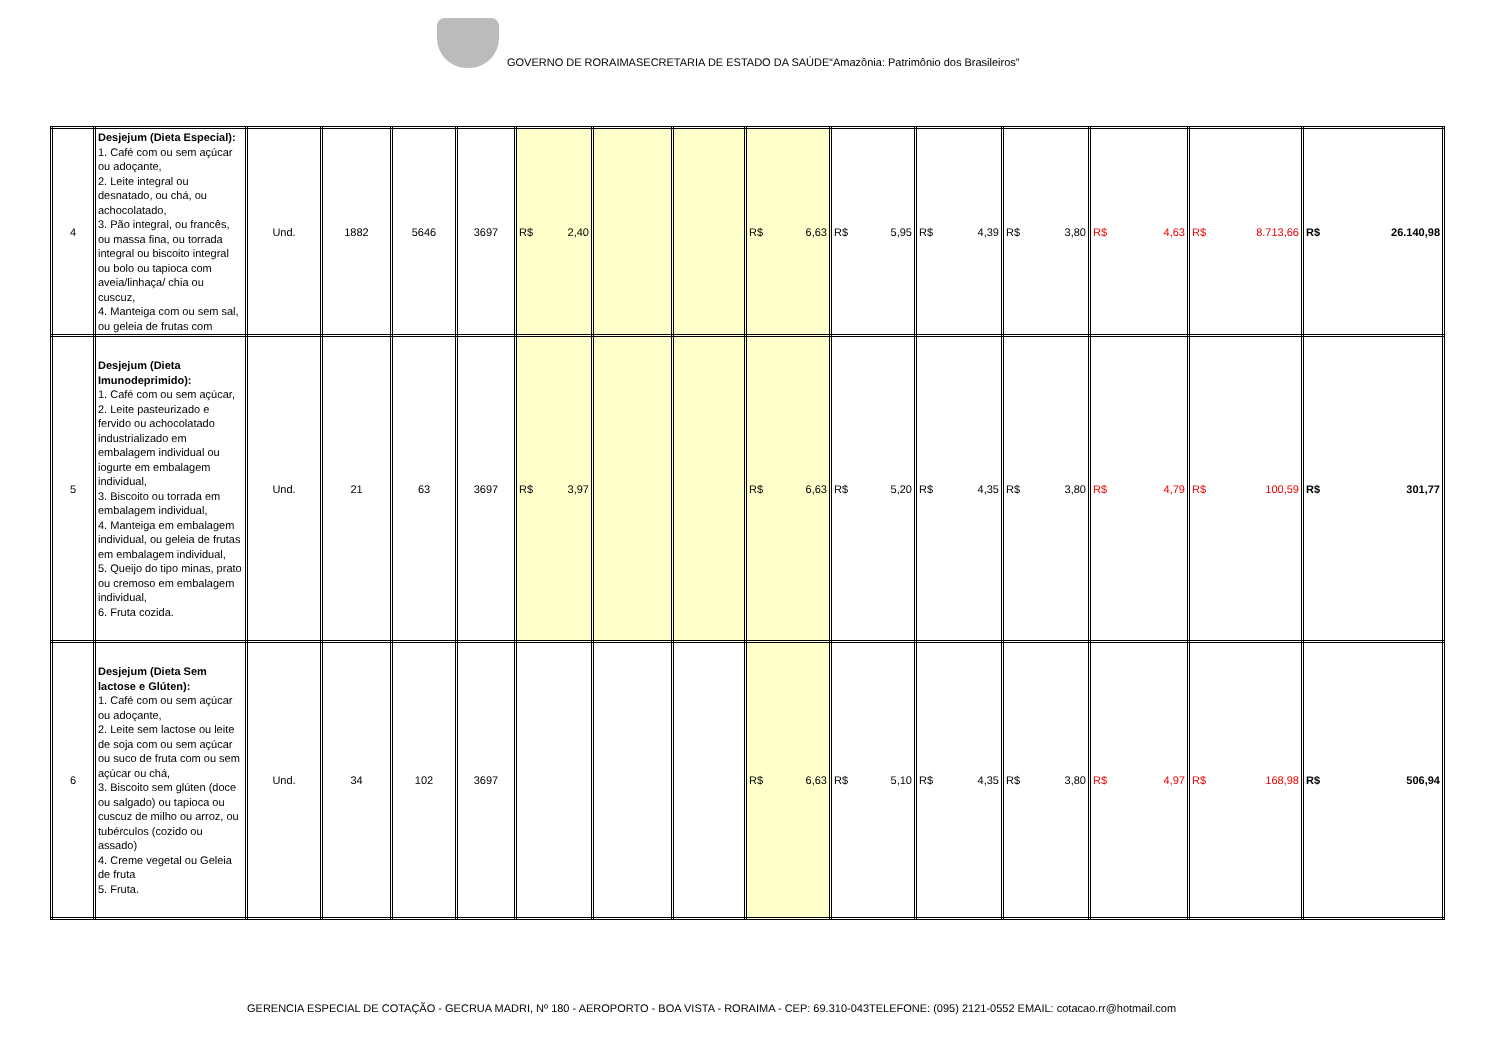GOVERNO DE RORAIMASECRETARIA DE ESTADO DA SAÚDE“Amazônia: Patrimônio dos Brasileiros”
| 4 | Desjejum (Dieta Especial): 1. Café com ou sem açúcar ou adoçante, 2. Leite integral ou desnatado, ou chá, ou achocolatado, 3. Pão integral, ou francês, ou massa fina, ou torrada integral ou biscoito integral ou bolo ou tapioca com aveia/linhaça/ chia ou cuscuz, 4. Manteiga com ou sem sal, ou geleia de frutas com | Und. | 1882 | 5646 | 3697 | R$ 2,40 | | | R$ 6,63 | R$ 5,95 | R$ 4,39 | R$ 3,80 | R$ 4,63 | R$ 8.713,66 | R$ 26.140,98 |
| 5 | Desjejum (Dieta Imunodeprimido): 1. Café com ou sem açúcar, 2. Leite pasteurizado e fervido ou achocolatado industrializado em embalagem individual ou iogurte em embalagem individual, 3. Biscoito ou torrada em embalagem individual, 4. Manteiga em embalagem individual, ou geleia de frutas em embalagem individual, 5. Queijo do tipo minas, prato ou cremoso em embalagem individual, 6. Fruta cozida. | Und. | 21 | 63 | 3697 | R$ 3,97 | | | R$ 6,63 | R$ 5,20 | R$ 4,35 | R$ 3,80 | R$ 4,79 | R$ 100,59 | R$ 301,77 |
| 6 | Desjejum (Dieta Sem lactose e Glúten): 1. Café com ou sem açúcar ou adoçante, 2. Leite sem lactose ou leite de soja com ou sem açúcar ou suco de fruta com ou sem açúcar ou chá, 3. Biscoito sem glúten (doce ou salgado) ou tapioca ou cuscuz de milho ou arroz, ou tubérculos (cozido ou assado) 4. Creme vegetal ou Geleia de fruta 5. Fruta. | Und. | 34 | 102 | 3697 | | | | R$ 6,63 | R$ 5,10 | R$ 4,35 | R$ 3,80 | R$ 4,97 | R$ 168,98 | R$ 506,94 |
GERENCIA ESPECIAL DE COTAÇÃO - GECRUA MADRI, Nº 180 - AEROPORTO - BOA VISTA - RORAIMA - CEP: 69.310-043TELEFONE: (095) 2121-0552 EMAIL: cotacao.rr@hotmail.com